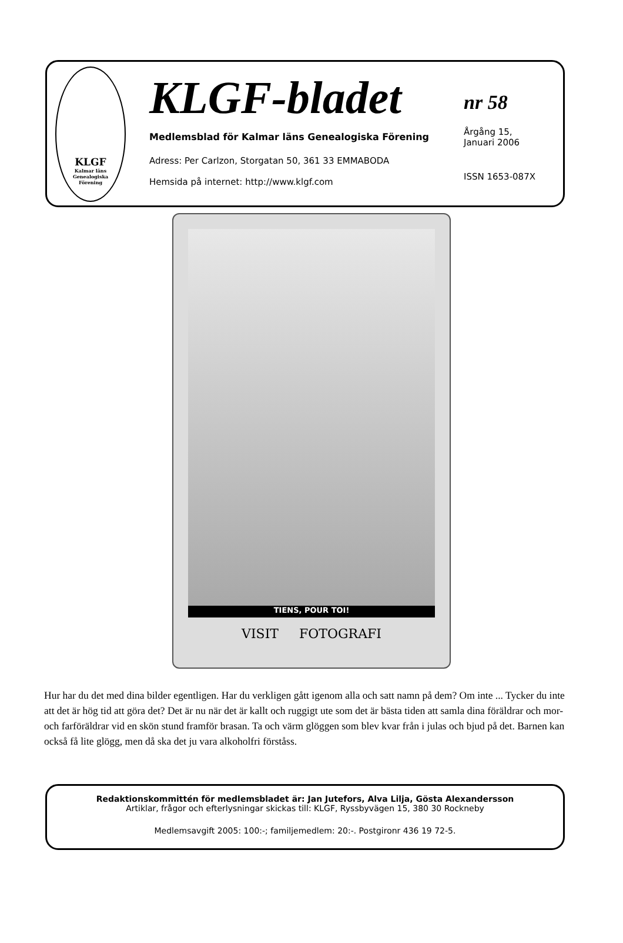KLGF
Kalmar läns
Genealogiska
Förening
KLGF-bladet
Medlemsblad för Kalmar läns Genealogiska Förening
Adress: Per Carlzon, Storgatan 50, 361 33 EMMABODA
Hemsida på internet: http://www.klgf.com
nr 58
Årgång 15,
Januari 2006
ISSN 1653-087X
TIENS, POUR TOI!
VISIT FOTOGRAFI
Hur har du det med dina bilder egentligen. Har du verkligen gått igenom alla och satt namn på dem? Om inte ... Tycker du inte att det är hög tid att göra det? Det är nu när det är kallt och ruggigt ute som det är bästa tiden att samla dina föräldrar och mor- och farföräldrar vid en skön stund framför brasan. Ta och värm glöggen som blev kvar från i julas och bjud på det. Barnen kan också få lite glögg, men då ska det ju vara alkoholfri förståss.
Redaktionskommittén för medlemsbladet är: Jan Jutefors, Alva Lilja, Gösta Alexandersson
Artiklar, frågor och efterlysningar skickas till: KLGF, Ryssbyvägen 15, 380 30 Rockneby
Medlemsavgift 2005: 100:-; familjemedlem: 20:-. Postgironr 436 19 72-5.